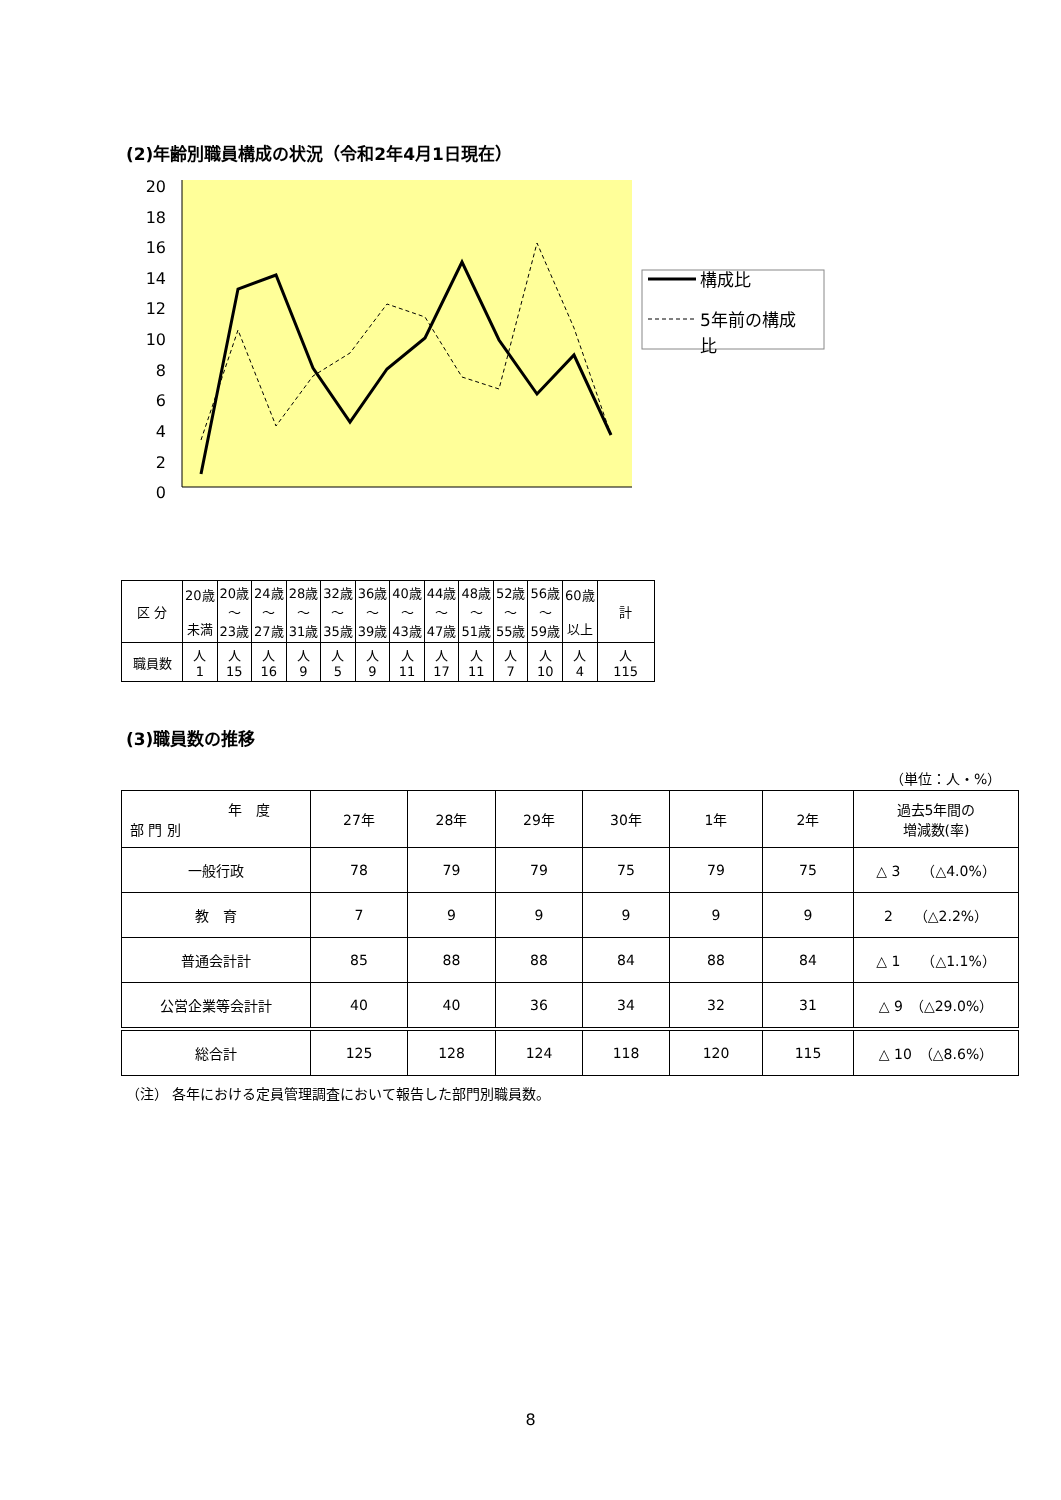(2)年齢別職員構成の状況（令和2年4月1日現在）
20
18
16
14
12
10
8
6
4
2
0
構成比
5年前の構成
比
| 区 分 | 20歳 未満 | 20歳 ～ 23歳 | 24歳 ～ 27歳 | 28歳 ～ 31歳 | 32歳 ～ 35歳 | 36歳 ～ 39歳 | 40歳 ～ 43歳 | 44歳 ～ 47歳 | 48歳 ～ 51歳 | 52歳 ～ 55歳 | 56歳 ～ 59歳 | 60歳 以上 | 計 |
| 職員数 | 人 1 | 人 15 | 人 16 | 人 9 | 人 5 | 人 9 | 人 11 | 人 17 | 人 11 | 人 7 | 人 10 | 人 4 | 人 115 |
(3)職員数の推移
（単位：人・%）
| 年 度 部 門 別 | 27年 | 28年 | 29年 | 30年 | 1年 | 2年 | 過去5年間の 増減数(率) |
| 一般行政 | 78 | 79 | 79 | 75 | 79 | 75 | △ 3 （△4.0%） |
| 教 育 | 7 | 9 | 9 | 9 | 9 | 9 | 2 （△2.2%） |
| 普通会計計 | 85 | 88 | 88 | 84 | 88 | 84 | △ 1 （△1.1%） |
| 公営企業等会計計 | 40 | 40 | 36 | 34 | 32 | 31 | △ 9 （△29.0%） |
| 総合計 | 125 | 128 | 124 | 118 | 120 | 115 | △ 10 （△8.6%） |
（注） 各年における定員管理調査において報告した部門別職員数。
8